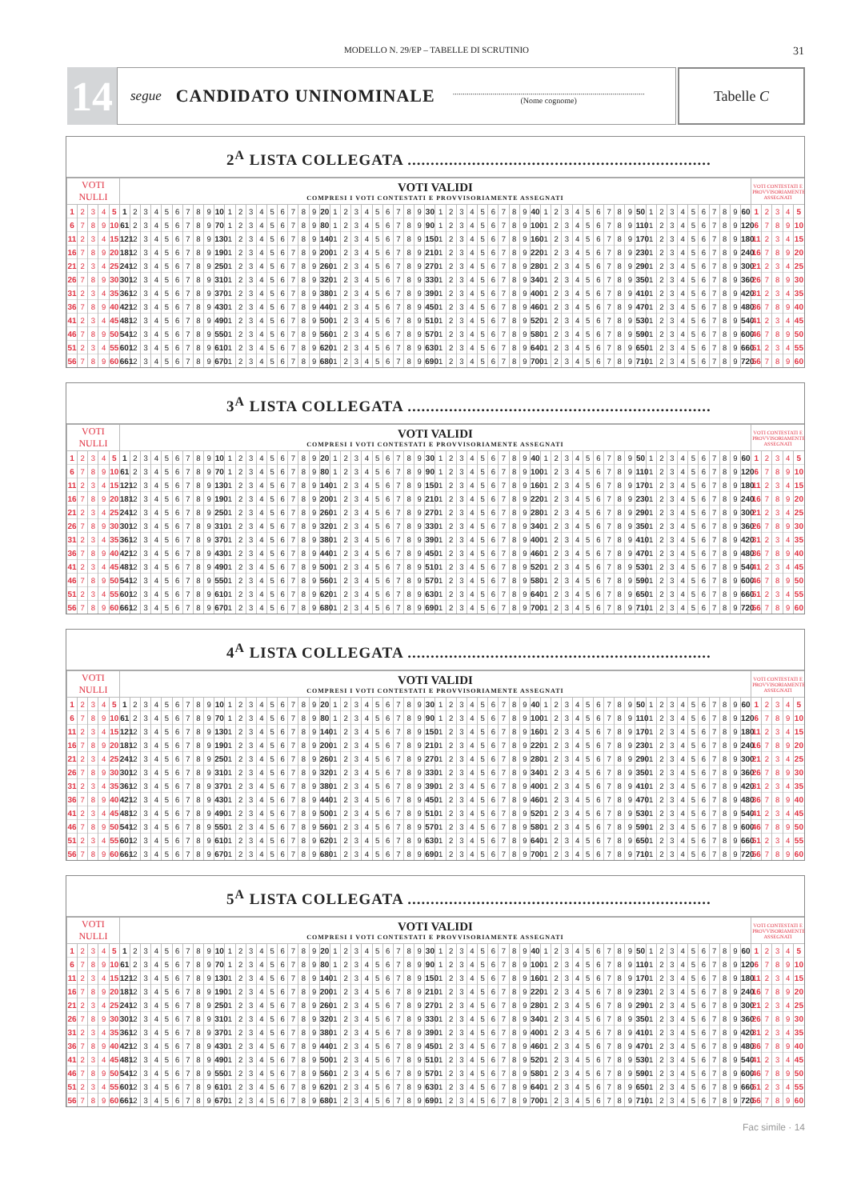MODELLO N. 29/EP – TABELLE DI SCRUTINIO 31
14
segue CANDIDATO UNINOMINALE
................................................................................................
(Nome cognome)
Tabelle C
2<sup>A</sup> LISTA COLLEGATA ..................................................................
| VOTI NULLI | | | | | VOTI VALIDI COMPRESI I VOTI CONTESTATI E PROVVISORIAMENTE ASSEGNATI | | | | | | | | | | | | | | | | | | | | | | | | | | | | | | | | | | | | | | | | | | | | | | | | | | | | | | | | | | | | VOTI CONTESTATI E PROVVISORIAMENTE ASSEGNATI | | | | |
| --- | --- | --- | --- | --- | --- | --- | --- | --- | --- | --- | --- | --- | --- | --- | --- | --- | --- | --- | --- | --- | --- | --- | --- | --- | --- | --- | --- | --- | --- | --- | --- | --- | --- | --- | --- | --- | --- | --- | --- | --- | --- | --- | --- | --- | --- | --- | --- | --- | --- | --- | --- | --- | --- | --- | --- | --- | --- | --- | --- | --- | --- | --- | --- | --- | --- | --- | --- | --- | --- |
| 1 | 2 | 3 | 4 | 5 | 1 | 2 | 3 | 4 | 5 | 6 | 7 | 8 | 9 | 10 | 1 | 2 | 3 | 4 | 5 | 6 | 7 | 8 | 9 | 20 | 1 | 2 | 3 | 4 | 5 | 6 | 7 | 8 | 9 | 30 | 1 | 2 | 3 | 4 | 5 | 6 | 7 | 8 | 9 | 40 | 1 | 2 | 3 | 4 | 5 | 6 | 7 | 8 | 9 | 50 | 1 | 2 | 3 | 4 | 5 | 6 | 7 | 8 | 9 | 60 | 1 | 2 | 3 | 4 | 5 |
| 6 | 7 | 8 | 9 | 10 | 61 | 2 | 3 | 4 | 5 | 6 | 7 | 8 | 9 | 70 | 1 | 2 | 3 | 4 | 5 | 6 | 7 | 8 | 9 | 80 | 1 | 2 | 3 | 4 | 5 | 6 | 7 | 8 | 9 | 90 | 1 | 2 | 3 | 4 | 5 | 6 | 7 | 8 | 9 | 100 | 1 | 2 | 3 | 4 | 5 | 6 | 7 | 8 | 9 | 110 | 1 | 2 | 3 | 4 | 5 | 6 | 7 | 8 | 9 | 120 | 6 | 7 | 8 | 9 | 10 |
| 11 | 2 | 3 | 4 | 15 | 121 | 2 | 3 | 4 | 5 | 6 | 7 | 8 | 9 | 130 | 1 | 2 | 3 | 4 | 5 | 6 | 7 | 8 | 9 | 140 | 1 | 2 | 3 | 4 | 5 | 6 | 7 | 8 | 9 | 150 | 1 | 2 | 3 | 4 | 5 | 6 | 7 | 8 | 9 | 160 | 1 | 2 | 3 | 4 | 5 | 6 | 7 | 8 | 9 | 170 | 1 | 2 | 3 | 4 | 5 | 6 | 7 | 8 | 9 | 180 | 11 | 2 | 3 | 4 | 15 |
| 16 | 7 | 8 | 9 | 20 | 181 | 2 | 3 | 4 | 5 | 6 | 7 | 8 | 9 | 190 | 1 | 2 | 3 | 4 | 5 | 6 | 7 | 8 | 9 | 200 | 1 | 2 | 3 | 4 | 5 | 6 | 7 | 8 | 9 | 210 | 1 | 2 | 3 | 4 | 5 | 6 | 7 | 8 | 9 | 220 | 1 | 2 | 3 | 4 | 5 | 6 | 7 | 8 | 9 | 230 | 1 | 2 | 3 | 4 | 5 | 6 | 7 | 8 | 9 | 240 | 16 | 7 | 8 | 9 | 20 |
| 21 | 2 | 3 | 4 | 25 | 241 | 2 | 3 | 4 | 5 | 6 | 7 | 8 | 9 | 250 | 1 | 2 | 3 | 4 | 5 | 6 | 7 | 8 | 9 | 260 | 1 | 2 | 3 | 4 | 5 | 6 | 7 | 8 | 9 | 270 | 1 | 2 | 3 | 4 | 5 | 6 | 7 | 8 | 9 | 280 | 1 | 2 | 3 | 4 | 5 | 6 | 7 | 8 | 9 | 290 | 1 | 2 | 3 | 4 | 5 | 6 | 7 | 8 | 9 | 300 | 21 | 2 | 3 | 4 | 25 |
| 26 | 7 | 8 | 9 | 30 | 301 | 2 | 3 | 4 | 5 | 6 | 7 | 8 | 9 | 310 | 1 | 2 | 3 | 4 | 5 | 6 | 7 | 8 | 9 | 320 | 1 | 2 | 3 | 4 | 5 | 6 | 7 | 8 | 9 | 330 | 1 | 2 | 3 | 4 | 5 | 6 | 7 | 8 | 9 | 340 | 1 | 2 | 3 | 4 | 5 | 6 | 7 | 8 | 9 | 350 | 1 | 2 | 3 | 4 | 5 | 6 | 7 | 8 | 9 | 360 | 26 | 7 | 8 | 9 | 30 |
| 31 | 2 | 3 | 4 | 35 | 361 | 2 | 3 | 4 | 5 | 6 | 7 | 8 | 9 | 370 | 1 | 2 | 3 | 4 | 5 | 6 | 7 | 8 | 9 | 380 | 1 | 2 | 3 | 4 | 5 | 6 | 7 | 8 | 9 | 390 | 1 | 2 | 3 | 4 | 5 | 6 | 7 | 8 | 9 | 400 | 1 | 2 | 3 | 4 | 5 | 6 | 7 | 8 | 9 | 410 | 1 | 2 | 3 | 4 | 5 | 6 | 7 | 8 | 9 | 420 | 31 | 2 | 3 | 4 | 35 |
| 36 | 7 | 8 | 9 | 40 | 421 | 2 | 3 | 4 | 5 | 6 | 7 | 8 | 9 | 430 | 1 | 2 | 3 | 4 | 5 | 6 | 7 | 8 | 9 | 440 | 1 | 2 | 3 | 4 | 5 | 6 | 7 | 8 | 9 | 450 | 1 | 2 | 3 | 4 | 5 | 6 | 7 | 8 | 9 | 460 | 1 | 2 | 3 | 4 | 5 | 6 | 7 | 8 | 9 | 470 | 1 | 2 | 3 | 4 | 5 | 6 | 7 | 8 | 9 | 480 | 36 | 7 | 8 | 9 | 40 |
| 41 | 2 | 3 | 4 | 45 | 481 | 2 | 3 | 4 | 5 | 6 | 7 | 8 | 9 | 490 | 1 | 2 | 3 | 4 | 5 | 6 | 7 | 8 | 9 | 500 | 1 | 2 | 3 | 4 | 5 | 6 | 7 | 8 | 9 | 510 | 1 | 2 | 3 | 4 | 5 | 6 | 7 | 8 | 9 | 520 | 1 | 2 | 3 | 4 | 5 | 6 | 7 | 8 | 9 | 530 | 1 | 2 | 3 | 4 | 5 | 6 | 7 | 8 | 9 | 540 | 41 | 2 | 3 | 4 | 45 |
| 46 | 7 | 8 | 9 | 50 | 541 | 2 | 3 | 4 | 5 | 6 | 7 | 8 | 9 | 550 | 1 | 2 | 3 | 4 | 5 | 6 | 7 | 8 | 9 | 560 | 1 | 2 | 3 | 4 | 5 | 6 | 7 | 8 | 9 | 570 | 1 | 2 | 3 | 4 | 5 | 6 | 7 | 8 | 9 | 580 | 1 | 2 | 3 | 4 | 5 | 6 | 7 | 8 | 9 | 590 | 1 | 2 | 3 | 4 | 5 | 6 | 7 | 8 | 9 | 600 | 46 | 7 | 8 | 9 | 50 |
| 51 | 2 | 3 | 4 | 55 | 601 | 2 | 3 | 4 | 5 | 6 | 7 | 8 | 9 | 610 | 1 | 2 | 3 | 4 | 5 | 6 | 7 | 8 | 9 | 620 | 1 | 2 | 3 | 4 | 5 | 6 | 7 | 8 | 9 | 630 | 1 | 2 | 3 | 4 | 5 | 6 | 7 | 8 | 9 | 640 | 1 | 2 | 3 | 4 | 5 | 6 | 7 | 8 | 9 | 650 | 1 | 2 | 3 | 4 | 5 | 6 | 7 | 8 | 9 | 660 | 51 | 2 | 3 | 4 | 55 |
| 56 | 7 | 8 | 9 | 60 | 661 | 2 | 3 | 4 | 5 | 6 | 7 | 8 | 9 | 670 | 1 | 2 | 3 | 4 | 5 | 6 | 7 | 8 | 9 | 680 | 1 | 2 | 3 | 4 | 5 | 6 | 7 | 8 | 9 | 690 | 1 | 2 | 3 | 4 | 5 | 6 | 7 | 8 | 9 | 700 | 1 | 2 | 3 | 4 | 5 | 6 | 7 | 8 | 9 | 710 | 1 | 2 | 3 | 4 | 5 | 6 | 7 | 8 | 9 | 720 | 56 | 7 | 8 | 9 | 60 |
3<sup>A</sup> LISTA COLLEGATA ..................................................................
| VOTI NULLI | | | | | VOTI VALIDI COMPRESI I VOTI CONTESTATI E PROVVISORIAMENTE ASSEGNATI | | | | | | | | | | | | | | | | | | | | | | | | | | | | | | | | | | | | | | | | | | | | | | | | | | | | | | | | | | | | VOTI CONTESTATI E PROVVISORIAMENTE ASSEGNATI | | | | |
| --- | --- | --- | --- | --- | --- | --- | --- | --- | --- | --- | --- | --- | --- | --- | --- | --- | --- | --- | --- | --- | --- | --- | --- | --- | --- | --- | --- | --- | --- | --- | --- | --- | --- | --- | --- | --- | --- | --- | --- | --- | --- | --- | --- | --- | --- | --- | --- | --- | --- | --- | --- | --- | --- | --- | --- | --- | --- | --- | --- | --- | --- | --- | --- | --- | --- | --- | --- | --- | --- |
| 1 | 2 | 3 | 4 | 5 | 1 | 2 | 3 | 4 | 5 | 6 | 7 | 8 | 9 | 10 | 1 | 2 | 3 | 4 | 5 | 6 | 7 | 8 | 9 | 20 | 1 | 2 | 3 | 4 | 5 | 6 | 7 | 8 | 9 | 30 | 1 | 2 | 3 | 4 | 5 | 6 | 7 | 8 | 9 | 40 | 1 | 2 | 3 | 4 | 5 | 6 | 7 | 8 | 9 | 50 | 1 | 2 | 3 | 4 | 5 | 6 | 7 | 8 | 9 | 60 | 1 | 2 | 3 | 4 | 5 |
| 6 | 7 | 8 | 9 | 10 | 61 | 2 | 3 | 4 | 5 | 6 | 7 | 8 | 9 | 70 | 1 | 2 | 3 | 4 | 5 | 6 | 7 | 8 | 9 | 80 | 1 | 2 | 3 | 4 | 5 | 6 | 7 | 8 | 9 | 90 | 1 | 2 | 3 | 4 | 5 | 6 | 7 | 8 | 9 | 100 | 1 | 2 | 3 | 4 | 5 | 6 | 7 | 8 | 9 | 110 | 1 | 2 | 3 | 4 | 5 | 6 | 7 | 8 | 9 | 120 | 6 | 7 | 8 | 9 | 10 |
| 11 | 2 | 3 | 4 | 15 | 121 | 2 | 3 | 4 | 5 | 6 | 7 | 8 | 9 | 130 | 1 | 2 | 3 | 4 | 5 | 6 | 7 | 8 | 9 | 140 | 1 | 2 | 3 | 4 | 5 | 6 | 7 | 8 | 9 | 150 | 1 | 2 | 3 | 4 | 5 | 6 | 7 | 8 | 9 | 160 | 1 | 2 | 3 | 4 | 5 | 6 | 7 | 8 | 9 | 170 | 1 | 2 | 3 | 4 | 5 | 6 | 7 | 8 | 9 | 180 | 11 | 2 | 3 | 4 | 15 |
| 16 | 7 | 8 | 9 | 20 | 181 | 2 | 3 | 4 | 5 | 6 | 7 | 8 | 9 | 190 | 1 | 2 | 3 | 4 | 5 | 6 | 7 | 8 | 9 | 200 | 1 | 2 | 3 | 4 | 5 | 6 | 7 | 8 | 9 | 210 | 1 | 2 | 3 | 4 | 5 | 6 | 7 | 8 | 9 | 220 | 1 | 2 | 3 | 4 | 5 | 6 | 7 | 8 | 9 | 230 | 1 | 2 | 3 | 4 | 5 | 6 | 7 | 8 | 9 | 240 | 16 | 7 | 8 | 9 | 20 |
| 21 | 2 | 3 | 4 | 25 | 241 | 2 | 3 | 4 | 5 | 6 | 7 | 8 | 9 | 250 | 1 | 2 | 3 | 4 | 5 | 6 | 7 | 8 | 9 | 260 | 1 | 2 | 3 | 4 | 5 | 6 | 7 | 8 | 9 | 270 | 1 | 2 | 3 | 4 | 5 | 6 | 7 | 8 | 9 | 280 | 1 | 2 | 3 | 4 | 5 | 6 | 7 | 8 | 9 | 290 | 1 | 2 | 3 | 4 | 5 | 6 | 7 | 8 | 9 | 300 | 21 | 2 | 3 | 4 | 25 |
| 26 | 7 | 8 | 9 | 30 | 301 | 2 | 3 | 4 | 5 | 6 | 7 | 8 | 9 | 310 | 1 | 2 | 3 | 4 | 5 | 6 | 7 | 8 | 9 | 320 | 1 | 2 | 3 | 4 | 5 | 6 | 7 | 8 | 9 | 330 | 1 | 2 | 3 | 4 | 5 | 6 | 7 | 8 | 9 | 340 | 1 | 2 | 3 | 4 | 5 | 6 | 7 | 8 | 9 | 350 | 1 | 2 | 3 | 4 | 5 | 6 | 7 | 8 | 9 | 360 | 26 | 7 | 8 | 9 | 30 |
| 31 | 2 | 3 | 4 | 35 | 361 | 2 | 3 | 4 | 5 | 6 | 7 | 8 | 9 | 370 | 1 | 2 | 3 | 4 | 5 | 6 | 7 | 8 | 9 | 380 | 1 | 2 | 3 | 4 | 5 | 6 | 7 | 8 | 9 | 390 | 1 | 2 | 3 | 4 | 5 | 6 | 7 | 8 | 9 | 400 | 1 | 2 | 3 | 4 | 5 | 6 | 7 | 8 | 9 | 410 | 1 | 2 | 3 | 4 | 5 | 6 | 7 | 8 | 9 | 420 | 31 | 2 | 3 | 4 | 35 |
| 36 | 7 | 8 | 9 | 40 | 421 | 2 | 3 | 4 | 5 | 6 | 7 | 8 | 9 | 430 | 1 | 2 | 3 | 4 | 5 | 6 | 7 | 8 | 9 | 440 | 1 | 2 | 3 | 4 | 5 | 6 | 7 | 8 | 9 | 450 | 1 | 2 | 3 | 4 | 5 | 6 | 7 | 8 | 9 | 460 | 1 | 2 | 3 | 4 | 5 | 6 | 7 | 8 | 9 | 470 | 1 | 2 | 3 | 4 | 5 | 6 | 7 | 8 | 9 | 480 | 36 | 7 | 8 | 9 | 40 |
| 41 | 2 | 3 | 4 | 45 | 481 | 2 | 3 | 4 | 5 | 6 | 7 | 8 | 9 | 490 | 1 | 2 | 3 | 4 | 5 | 6 | 7 | 8 | 9 | 500 | 1 | 2 | 3 | 4 | 5 | 6 | 7 | 8 | 9 | 510 | 1 | 2 | 3 | 4 | 5 | 6 | 7 | 8 | 9 | 520 | 1 | 2 | 3 | 4 | 5 | 6 | 7 | 8 | 9 | 530 | 1 | 2 | 3 | 4 | 5 | 6 | 7 | 8 | 9 | 540 | 41 | 2 | 3 | 4 | 45 |
| 46 | 7 | 8 | 9 | 50 | 541 | 2 | 3 | 4 | 5 | 6 | 7 | 8 | 9 | 550 | 1 | 2 | 3 | 4 | 5 | 6 | 7 | 8 | 9 | 560 | 1 | 2 | 3 | 4 | 5 | 6 | 7 | 8 | 9 | 570 | 1 | 2 | 3 | 4 | 5 | 6 | 7 | 8 | 9 | 580 | 1 | 2 | 3 | 4 | 5 | 6 | 7 | 8 | 9 | 590 | 1 | 2 | 3 | 4 | 5 | 6 | 7 | 8 | 9 | 600 | 46 | 7 | 8 | 9 | 50 |
| 51 | 2 | 3 | 4 | 55 | 601 | 2 | 3 | 4 | 5 | 6 | 7 | 8 | 9 | 610 | 1 | 2 | 3 | 4 | 5 | 6 | 7 | 8 | 9 | 620 | 1 | 2 | 3 | 4 | 5 | 6 | 7 | 8 | 9 | 630 | 1 | 2 | 3 | 4 | 5 | 6 | 7 | 8 | 9 | 640 | 1 | 2 | 3 | 4 | 5 | 6 | 7 | 8 | 9 | 650 | 1 | 2 | 3 | 4 | 5 | 6 | 7 | 8 | 9 | 660 | 51 | 2 | 3 | 4 | 55 |
| 56 | 7 | 8 | 9 | 60 | 661 | 2 | 3 | 4 | 5 | 6 | 7 | 8 | 9 | 670 | 1 | 2 | 3 | 4 | 5 | 6 | 7 | 8 | 9 | 680 | 1 | 2 | 3 | 4 | 5 | 6 | 7 | 8 | 9 | 690 | 1 | 2 | 3 | 4 | 5 | 6 | 7 | 8 | 9 | 700 | 1 | 2 | 3 | 4 | 5 | 6 | 7 | 8 | 9 | 710 | 1 | 2 | 3 | 4 | 5 | 6 | 7 | 8 | 9 | 720 | 56 | 7 | 8 | 9 | 60 |
4<sup>A</sup> LISTA COLLEGATA ..................................................................
| VOTI NULLI | | | | | VOTI VALIDI COMPRESI I VOTI CONTESTATI E PROVVISORIAMENTE ASSEGNATI | | | | | | | | | | | | | | | | | | | | | | | | | | | | | | | | | | | | | | | | | | | | | | | | | | | | | | | | | | | | VOTI CONTESTATI E PROVVISORIAMENTE ASSEGNATI | | | | |
| --- | --- | --- | --- | --- | --- | --- | --- | --- | --- | --- | --- | --- | --- | --- | --- | --- | --- | --- | --- | --- | --- | --- | --- | --- | --- | --- | --- | --- | --- | --- | --- | --- | --- | --- | --- | --- | --- | --- | --- | --- | --- | --- | --- | --- | --- | --- | --- | --- | --- | --- | --- | --- | --- | --- | --- | --- | --- | --- | --- | --- | --- | --- | --- | --- | --- | --- | --- | --- | --- |
| 1 | 2 | 3 | 4 | 5 | 1 | 2 | 3 | 4 | 5 | 6 | 7 | 8 | 9 | 10 | 1 | 2 | 3 | 4 | 5 | 6 | 7 | 8 | 9 | 20 | 1 | 2 | 3 | 4 | 5 | 6 | 7 | 8 | 9 | 30 | 1 | 2 | 3 | 4 | 5 | 6 | 7 | 8 | 9 | 40 | 1 | 2 | 3 | 4 | 5 | 6 | 7 | 8 | 9 | 50 | 1 | 2 | 3 | 4 | 5 | 6 | 7 | 8 | 9 | 60 | 1 | 2 | 3 | 4 | 5 |
| 6 | 7 | 8 | 9 | 10 | 61 | 2 | 3 | 4 | 5 | 6 | 7 | 8 | 9 | 70 | 1 | 2 | 3 | 4 | 5 | 6 | 7 | 8 | 9 | 80 | 1 | 2 | 3 | 4 | 5 | 6 | 7 | 8 | 9 | 90 | 1 | 2 | 3 | 4 | 5 | 6 | 7 | 8 | 9 | 100 | 1 | 2 | 3 | 4 | 5 | 6 | 7 | 8 | 9 | 110 | 1 | 2 | 3 | 4 | 5 | 6 | 7 | 8 | 9 | 120 | 6 | 7 | 8 | 9 | 10 |
| 11 | 2 | 3 | 4 | 15 | 121 | 2 | 3 | 4 | 5 | 6 | 7 | 8 | 9 | 130 | 1 | 2 | 3 | 4 | 5 | 6 | 7 | 8 | 9 | 140 | 1 | 2 | 3 | 4 | 5 | 6 | 7 | 8 | 9 | 150 | 1 | 2 | 3 | 4 | 5 | 6 | 7 | 8 | 9 | 160 | 1 | 2 | 3 | 4 | 5 | 6 | 7 | 8 | 9 | 170 | 1 | 2 | 3 | 4 | 5 | 6 | 7 | 8 | 9 | 180 | 11 | 2 | 3 | 4 | 15 |
| 16 | 7 | 8 | 9 | 20 | 181 | 2 | 3 | 4 | 5 | 6 | 7 | 8 | 9 | 190 | 1 | 2 | 3 | 4 | 5 | 6 | 7 | 8 | 9 | 200 | 1 | 2 | 3 | 4 | 5 | 6 | 7 | 8 | 9 | 210 | 1 | 2 | 3 | 4 | 5 | 6 | 7 | 8 | 9 | 220 | 1 | 2 | 3 | 4 | 5 | 6 | 7 | 8 | 9 | 230 | 1 | 2 | 3 | 4 | 5 | 6 | 7 | 8 | 9 | 240 | 16 | 7 | 8 | 9 | 20 |
| 21 | 2 | 3 | 4 | 25 | 241 | 2 | 3 | 4 | 5 | 6 | 7 | 8 | 9 | 250 | 1 | 2 | 3 | 4 | 5 | 6 | 7 | 8 | 9 | 260 | 1 | 2 | 3 | 4 | 5 | 6 | 7 | 8 | 9 | 270 | 1 | 2 | 3 | 4 | 5 | 6 | 7 | 8 | 9 | 280 | 1 | 2 | 3 | 4 | 5 | 6 | 7 | 8 | 9 | 290 | 1 | 2 | 3 | 4 | 5 | 6 | 7 | 8 | 9 | 300 | 21 | 2 | 3 | 4 | 25 |
| 26 | 7 | 8 | 9 | 30 | 301 | 2 | 3 | 4 | 5 | 6 | 7 | 8 | 9 | 310 | 1 | 2 | 3 | 4 | 5 | 6 | 7 | 8 | 9 | 320 | 1 | 2 | 3 | 4 | 5 | 6 | 7 | 8 | 9 | 330 | 1 | 2 | 3 | 4 | 5 | 6 | 7 | 8 | 9 | 340 | 1 | 2 | 3 | 4 | 5 | 6 | 7 | 8 | 9 | 350 | 1 | 2 | 3 | 4 | 5 | 6 | 7 | 8 | 9 | 360 | 26 | 7 | 8 | 9 | 30 |
| 31 | 2 | 3 | 4 | 35 | 361 | 2 | 3 | 4 | 5 | 6 | 7 | 8 | 9 | 370 | 1 | 2 | 3 | 4 | 5 | 6 | 7 | 8 | 9 | 380 | 1 | 2 | 3 | 4 | 5 | 6 | 7 | 8 | 9 | 390 | 1 | 2 | 3 | 4 | 5 | 6 | 7 | 8 | 9 | 400 | 1 | 2 | 3 | 4 | 5 | 6 | 7 | 8 | 9 | 410 | 1 | 2 | 3 | 4 | 5 | 6 | 7 | 8 | 9 | 420 | 31 | 2 | 3 | 4 | 35 |
| 36 | 7 | 8 | 9 | 40 | 421 | 2 | 3 | 4 | 5 | 6 | 7 | 8 | 9 | 430 | 1 | 2 | 3 | 4 | 5 | 6 | 7 | 8 | 9 | 440 | 1 | 2 | 3 | 4 | 5 | 6 | 7 | 8 | 9 | 450 | 1 | 2 | 3 | 4 | 5 | 6 | 7 | 8 | 9 | 460 | 1 | 2 | 3 | 4 | 5 | 6 | 7 | 8 | 9 | 470 | 1 | 2 | 3 | 4 | 5 | 6 | 7 | 8 | 9 | 480 | 36 | 7 | 8 | 9 | 40 |
| 41 | 2 | 3 | 4 | 45 | 481 | 2 | 3 | 4 | 5 | 6 | 7 | 8 | 9 | 490 | 1 | 2 | 3 | 4 | 5 | 6 | 7 | 8 | 9 | 500 | 1 | 2 | 3 | 4 | 5 | 6 | 7 | 8 | 9 | 510 | 1 | 2 | 3 | 4 | 5 | 6 | 7 | 8 | 9 | 520 | 1 | 2 | 3 | 4 | 5 | 6 | 7 | 8 | 9 | 530 | 1 | 2 | 3 | 4 | 5 | 6 | 7 | 8 | 9 | 540 | 41 | 2 | 3 | 4 | 45 |
| 46 | 7 | 8 | 9 | 50 | 541 | 2 | 3 | 4 | 5 | 6 | 7 | 8 | 9 | 550 | 1 | 2 | 3 | 4 | 5 | 6 | 7 | 8 | 9 | 560 | 1 | 2 | 3 | 4 | 5 | 6 | 7 | 8 | 9 | 570 | 1 | 2 | 3 | 4 | 5 | 6 | 7 | 8 | 9 | 580 | 1 | 2 | 3 | 4 | 5 | 6 | 7 | 8 | 9 | 590 | 1 | 2 | 3 | 4 | 5 | 6 | 7 | 8 | 9 | 600 | 46 | 7 | 8 | 9 | 50 |
| 51 | 2 | 3 | 4 | 55 | 601 | 2 | 3 | 4 | 5 | 6 | 7 | 8 | 9 | 610 | 1 | 2 | 3 | 4 | 5 | 6 | 7 | 8 | 9 | 620 | 1 | 2 | 3 | 4 | 5 | 6 | 7 | 8 | 9 | 630 | 1 | 2 | 3 | 4 | 5 | 6 | 7 | 8 | 9 | 640 | 1 | 2 | 3 | 4 | 5 | 6 | 7 | 8 | 9 | 650 | 1 | 2 | 3 | 4 | 5 | 6 | 7 | 8 | 9 | 660 | 51 | 2 | 3 | 4 | 55 |
| 56 | 7 | 8 | 9 | 60 | 661 | 2 | 3 | 4 | 5 | 6 | 7 | 8 | 9 | 670 | 1 | 2 | 3 | 4 | 5 | 6 | 7 | 8 | 9 | 680 | 1 | 2 | 3 | 4 | 5 | 6 | 7 | 8 | 9 | 690 | 1 | 2 | 3 | 4 | 5 | 6 | 7 | 8 | 9 | 700 | 1 | 2 | 3 | 4 | 5 | 6 | 7 | 8 | 9 | 710 | 1 | 2 | 3 | 4 | 5 | 6 | 7 | 8 | 9 | 720 | 56 | 7 | 8 | 9 | 60 |
5<sup>A</sup> LISTA COLLEGATA ..................................................................
| VOTI NULLI | | | | | VOTI VALIDI COMPRESI I VOTI CONTESTATI E PROVVISORIAMENTE ASSEGNATI | | | | | | | | | | | | | | | | | | | | | | | | | | | | | | | | | | | | | | | | | | | | | | | | | | | | | | | | | | | | VOTI CONTESTATI E PROVVISORIAMENTE ASSEGNATI | | | | |
| --- | --- | --- | --- | --- | --- | --- | --- | --- | --- | --- | --- | --- | --- | --- | --- | --- | --- | --- | --- | --- | --- | --- | --- | --- | --- | --- | --- | --- | --- | --- | --- | --- | --- | --- | --- | --- | --- | --- | --- | --- | --- | --- | --- | --- | --- | --- | --- | --- | --- | --- | --- | --- | --- | --- | --- | --- | --- | --- | --- | --- | --- | --- | --- | --- | --- | --- | --- | --- | --- |
| 1 | 2 | 3 | 4 | 5 | 1 | 2 | 3 | 4 | 5 | 6 | 7 | 8 | 9 | 10 | 1 | 2 | 3 | 4 | 5 | 6 | 7 | 8 | 9 | 20 | 1 | 2 | 3 | 4 | 5 | 6 | 7 | 8 | 9 | 30 | 1 | 2 | 3 | 4 | 5 | 6 | 7 | 8 | 9 | 40 | 1 | 2 | 3 | 4 | 5 | 6 | 7 | 8 | 9 | 50 | 1 | 2 | 3 | 4 | 5 | 6 | 7 | 8 | 9 | 60 | 1 | 2 | 3 | 4 | 5 |
| 6 | 7 | 8 | 9 | 10 | 61 | 2 | 3 | 4 | 5 | 6 | 7 | 8 | 9 | 70 | 1 | 2 | 3 | 4 | 5 | 6 | 7 | 8 | 9 | 80 | 1 | 2 | 3 | 4 | 5 | 6 | 7 | 8 | 9 | 90 | 1 | 2 | 3 | 4 | 5 | 6 | 7 | 8 | 9 | 100 | 1 | 2 | 3 | 4 | 5 | 6 | 7 | 8 | 9 | 110 | 1 | 2 | 3 | 4 | 5 | 6 | 7 | 8 | 9 | 120 | 6 | 7 | 8 | 9 | 10 |
| 11 | 2 | 3 | 4 | 15 | 121 | 2 | 3 | 4 | 5 | 6 | 7 | 8 | 9 | 130 | 1 | 2 | 3 | 4 | 5 | 6 | 7 | 8 | 9 | 140 | 1 | 2 | 3 | 4 | 5 | 6 | 7 | 8 | 9 | 150 | 1 | 2 | 3 | 4 | 5 | 6 | 7 | 8 | 9 | 160 | 1 | 2 | 3 | 4 | 5 | 6 | 7 | 8 | 9 | 170 | 1 | 2 | 3 | 4 | 5 | 6 | 7 | 8 | 9 | 180 | 11 | 2 | 3 | 4 | 15 |
| 16 | 7 | 8 | 9 | 20 | 181 | 2 | 3 | 4 | 5 | 6 | 7 | 8 | 9 | 190 | 1 | 2 | 3 | 4 | 5 | 6 | 7 | 8 | 9 | 200 | 1 | 2 | 3 | 4 | 5 | 6 | 7 | 8 | 9 | 210 | 1 | 2 | 3 | 4 | 5 | 6 | 7 | 8 | 9 | 220 | 1 | 2 | 3 | 4 | 5 | 6 | 7 | 8 | 9 | 230 | 1 | 2 | 3 | 4 | 5 | 6 | 7 | 8 | 9 | 240 | 16 | 7 | 8 | 9 | 20 |
| 21 | 2 | 3 | 4 | 25 | 241 | 2 | 3 | 4 | 5 | 6 | 7 | 8 | 9 | 250 | 1 | 2 | 3 | 4 | 5 | 6 | 7 | 8 | 9 | 260 | 1 | 2 | 3 | 4 | 5 | 6 | 7 | 8 | 9 | 270 | 1 | 2 | 3 | 4 | 5 | 6 | 7 | 8 | 9 | 280 | 1 | 2 | 3 | 4 | 5 | 6 | 7 | 8 | 9 | 290 | 1 | 2 | 3 | 4 | 5 | 6 | 7 | 8 | 9 | 300 | 21 | 2 | 3 | 4 | 25 |
| 26 | 7 | 8 | 9 | 30 | 301 | 2 | 3 | 4 | 5 | 6 | 7 | 8 | 9 | 310 | 1 | 2 | 3 | 4 | 5 | 6 | 7 | 8 | 9 | 320 | 1 | 2 | 3 | 4 | 5 | 6 | 7 | 8 | 9 | 330 | 1 | 2 | 3 | 4 | 5 | 6 | 7 | 8 | 9 | 340 | 1 | 2 | 3 | 4 | 5 | 6 | 7 | 8 | 9 | 350 | 1 | 2 | 3 | 4 | 5 | 6 | 7 | 8 | 9 | 360 | 26 | 7 | 8 | 9 | 30 |
| 31 | 2 | 3 | 4 | 35 | 361 | 2 | 3 | 4 | 5 | 6 | 7 | 8 | 9 | 370 | 1 | 2 | 3 | 4 | 5 | 6 | 7 | 8 | 9 | 380 | 1 | 2 | 3 | 4 | 5 | 6 | 7 | 8 | 9 | 390 | 1 | 2 | 3 | 4 | 5 | 6 | 7 | 8 | 9 | 400 | 1 | 2 | 3 | 4 | 5 | 6 | 7 | 8 | 9 | 410 | 1 | 2 | 3 | 4 | 5 | 6 | 7 | 8 | 9 | 420 | 31 | 2 | 3 | 4 | 35 |
| 36 | 7 | 8 | 9 | 40 | 421 | 2 | 3 | 4 | 5 | 6 | 7 | 8 | 9 | 430 | 1 | 2 | 3 | 4 | 5 | 6 | 7 | 8 | 9 | 440 | 1 | 2 | 3 | 4 | 5 | 6 | 7 | 8 | 9 | 450 | 1 | 2 | 3 | 4 | 5 | 6 | 7 | 8 | 9 | 460 | 1 | 2 | 3 | 4 | 5 | 6 | 7 | 8 | 9 | 470 | 1 | 2 | 3 | 4 | 5 | 6 | 7 | 8 | 9 | 480 | 36 | 7 | 8 | 9 | 40 |
| 41 | 2 | 3 | 4 | 45 | 481 | 2 | 3 | 4 | 5 | 6 | 7 | 8 | 9 | 490 | 1 | 2 | 3 | 4 | 5 | 6 | 7 | 8 | 9 | 500 | 1 | 2 | 3 | 4 | 5 | 6 | 7 | 8 | 9 | 510 | 1 | 2 | 3 | 4 | 5 | 6 | 7 | 8 | 9 | 520 | 1 | 2 | 3 | 4 | 5 | 6 | 7 | 8 | 9 | 530 | 1 | 2 | 3 | 4 | 5 | 6 | 7 | 8 | 9 | 540 | 41 | 2 | 3 | 4 | 45 |
| 46 | 7 | 8 | 9 | 50 | 541 | 2 | 3 | 4 | 5 | 6 | 7 | 8 | 9 | 550 | 1 | 2 | 3 | 4 | 5 | 6 | 7 | 8 | 9 | 560 | 1 | 2 | 3 | 4 | 5 | 6 | 7 | 8 | 9 | 570 | 1 | 2 | 3 | 4 | 5 | 6 | 7 | 8 | 9 | 580 | 1 | 2 | 3 | 4 | 5 | 6 | 7 | 8 | 9 | 590 | 1 | 2 | 3 | 4 | 5 | 6 | 7 | 8 | 9 | 600 | 46 | 7 | 8 | 9 | 50 |
| 51 | 2 | 3 | 4 | 55 | 601 | 2 | 3 | 4 | 5 | 6 | 7 | 8 | 9 | 610 | 1 | 2 | 3 | 4 | 5 | 6 | 7 | 8 | 9 | 620 | 1 | 2 | 3 | 4 | 5 | 6 | 7 | 8 | 9 | 630 | 1 | 2 | 3 | 4 | 5 | 6 | 7 | 8 | 9 | 640 | 1 | 2 | 3 | 4 | 5 | 6 | 7 | 8 | 9 | 650 | 1 | 2 | 3 | 4 | 5 | 6 | 7 | 8 | 9 | 660 | 51 | 2 | 3 | 4 | 55 |
| 56 | 7 | 8 | 9 | 60 | 661 | 2 | 3 | 4 | 5 | 6 | 7 | 8 | 9 | 670 | 1 | 2 | 3 | 4 | 5 | 6 | 7 | 8 | 9 | 680 | 1 | 2 | 3 | 4 | 5 | 6 | 7 | 8 | 9 | 690 | 1 | 2 | 3 | 4 | 5 | 6 | 7 | 8 | 9 | 700 | 1 | 2 | 3 | 4 | 5 | 6 | 7 | 8 | 9 | 710 | 1 | 2 | 3 | 4 | 5 | 6 | 7 | 8 | 9 | 720 | 56 | 7 | 8 | 9 | 60 |
Fac simile · 14